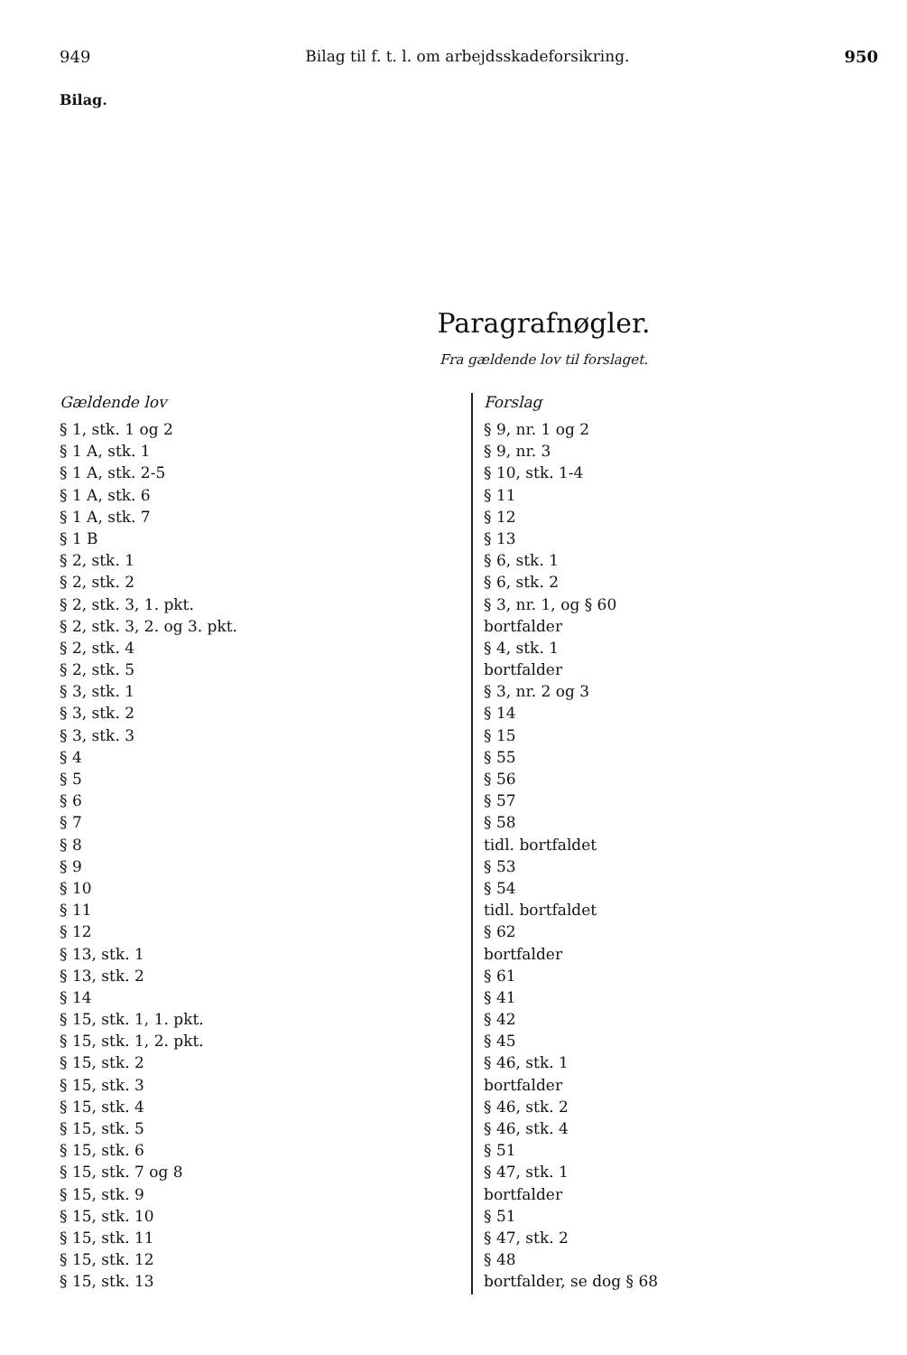949 Bilag til f. t. l. om arbejdsskadeforsikring. 950
Bilag.
Paragrafnøgler.
Fra gældende lov til forslaget.
| Gældende lov | Forslag |
| --- | --- |
| § 1, stk. 1 og 2 | § 9, nr. 1 og 2 |
| § 1 A, stk. 1 | § 9, nr. 3 |
| § 1 A, stk. 2-5 | § 10, stk. 1-4 |
| § 1 A, stk. 6 | § 11 |
| § 1 A, stk. 7 | § 12 |
| § 1 B | § 13 |
| § 2, stk. 1 | § 6, stk. 1 |
| § 2, stk. 2 | § 6, stk. 2 |
| § 2, stk. 3, 1. pkt. | § 3, nr. 1, og § 60 |
| § 2, stk. 3, 2. og 3. pkt. | bortfalder |
| § 2, stk. 4 | § 4, stk. 1 |
| § 2, stk. 5 | bortfalder |
| § 3, stk. 1 | § 3, nr. 2 og 3 |
| § 3, stk. 2 | § 14 |
| § 3, stk. 3 | § 15 |
| § 4 | § 55 |
| § 5 | § 56 |
| § 6 | § 57 |
| § 7 | § 58 |
| § 8 | tidl. bortfaldet |
| § 9 | § 53 |
| § 10 | § 54 |
| § 11 | tidl. bortfaldet |
| § 12 | § 62 |
| § 13, stk. 1 | bortfalder |
| § 13, stk. 2 | § 61 |
| § 14 | § 41 |
| § 15, stk. 1, 1. pkt. | § 42 |
| § 15, stk. 1, 2. pkt. | § 45 |
| § 15, stk. 2 | § 46, stk. 1 |
| § 15, stk. 3 | bortfalder |
| § 15, stk. 4 | § 46, stk. 2 |
| § 15, stk. 5 | § 46, stk. 4 |
| § 15, stk. 6 | § 51 |
| § 15, stk. 7 og 8 | § 47, stk. 1 |
| § 15, stk. 9 | bortfalder |
| § 15, stk. 10 | § 51 |
| § 15, stk. 11 | § 47, stk. 2 |
| § 15, stk. 12 | § 48 |
| § 15, stk. 13 | bortfalder, se dog § 68 |